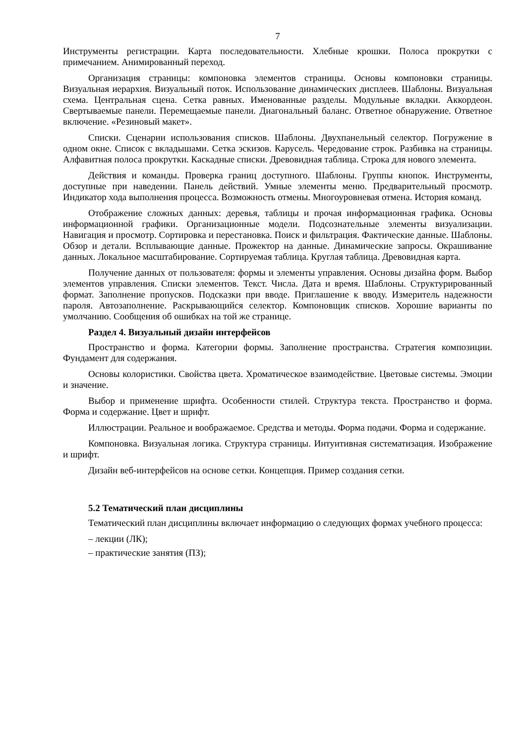7
Инструменты регистрации. Карта последовательности. Хлебные крошки. Полоса прокрутки с примечанием. Анимированный переход.
Организация страницы: компоновка элементов страницы. Основы компоновки страницы. Визуальная иерархия. Визуальный поток. Использование динамических дисплеев. Шаблоны. Визуальная схема. Центральная сцена. Сетка равных. Именованные разделы. Модульные вкладки. Аккордеон. Свертываемые панели. Перемещаемые панели. Диагональный баланс. Ответное обнаружение. Ответное включение. «Резиновый макет».
Списки. Сценарии использования списков. Шаблоны. Двухпанельный селектор. Погружение в одном окне. Список с вкладышами. Сетка эскизов. Карусель. Чередование строк. Разбивка на страницы. Алфавитная полоса прокрутки. Каскадные списки. Древовидная таблица. Строка для нового элемента.
Действия и команды. Проверка границ доступного. Шаблоны. Группы кнопок. Инструменты, доступные при наведении. Панель действий. Умные элементы меню. Предварительный просмотр. Индикатор хода выполнения процесса. Возможность отмены. Многоуровневая отмена. История команд.
Отображение сложных данных: деревья, таблицы и прочая информационная графика. Основы информационной графики. Организационные модели. Подсознательные элементы визуализации. Навигация и просмотр. Сортировка и перестановка. Поиск и фильтрация. Фактические данные. Шаблоны. Обзор и детали. Всплывающие данные. Прожектор на данные. Динамические запросы. Окрашивание данных. Локальное масштабирование. Сортируемая таблица. Круглая таблица. Древовидная карта.
Получение данных от пользователя: формы и элементы управления. Основы дизайна форм. Выбор элементов управления. Списки элементов. Текст. Числа. Дата и время. Шаблоны. Структурированный формат. Заполнение пропусков. Подсказки при вводе. Приглашение к вводу. Измеритель надежности пароля. Автозаполнение. Раскрывающийся селектор. Компоновщик списков. Хорошие варианты по умолчанию. Сообщения об ошибках на той же странице.
Раздел 4. Визуальный дизайн интерфейсов
Пространство и форма. Категории формы. Заполнение пространства. Стратегия композиции. Фундамент для содержания.
Основы колористики. Свойства цвета. Хроматическое взаимодействие. Цветовые системы. Эмоции и значение.
Выбор и применение шрифта. Особенности стилей. Структура текста. Пространство и форма. Форма и содержание. Цвет и шрифт.
Иллюстрации. Реальное и воображаемое. Средства и методы. Форма подачи. Форма и содержание.
Компоновка. Визуальная логика. Структура страницы. Интуитивная систематизация. Изображение и шрифт.
Дизайн веб-интерфейсов на основе сетки. Концепция. Пример создания сетки.
5.2 Тематический план дисциплины
Тематический план дисциплины включает информацию о следующих формах учебного процесса:
– лекции (ЛК);
– практические занятия (ПЗ);